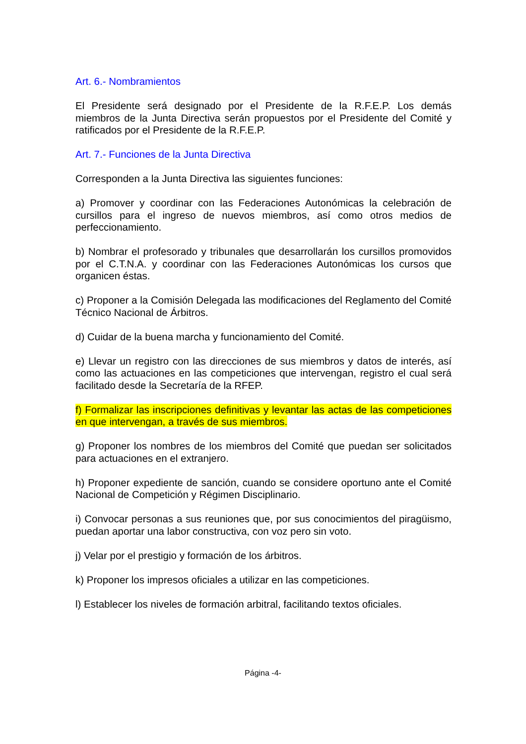Art. 6.- Nombramientos
El Presidente será designado por el Presidente de la R.F.E.P. Los demás miembros de la Junta Directiva serán propuestos por el Presidente del Comité y ratificados por el Presidente de la R.F.E.P.
Art. 7.- Funciones de la Junta Directiva
Corresponden a la Junta Directiva las siguientes funciones:
a) Promover y coordinar con las Federaciones Autonómicas la celebración de cursillos para el ingreso de nuevos miembros, así como otros medios de perfeccionamiento.
b) Nombrar el profesorado y tribunales que desarrollarán los cursillos promovidos por el C.T.N.A. y coordinar con las Federaciones Autonómicas los cursos que organicen éstas.
c) Proponer a la Comisión Delegada las modificaciones del Reglamento del Comité Técnico Nacional de Árbitros.
d) Cuidar de la buena marcha y funcionamiento del Comité.
e) Llevar un registro con las direcciones de sus miembros y datos de interés, así como las actuaciones en las competiciones que intervengan, registro el cual será facilitado desde la Secretaría de la RFEP.
f) Formalizar las inscripciones definitivas y levantar las actas de las competiciones en que intervengan, a través de sus miembros.
g) Proponer los nombres de los miembros del Comité que puedan ser solicitados para actuaciones en el extranjero.
h) Proponer expediente de sanción, cuando se considere oportuno ante el Comité Nacional de Competición y Régimen Disciplinario.
i) Convocar personas a sus reuniones que, por sus conocimientos del piragüismo, puedan aportar una labor constructiva, con voz pero sin voto.
j) Velar por el prestigio y formación de los árbitros.
k) Proponer los impresos oficiales a utilizar en las competiciones.
l) Establecer los niveles de formación arbitral, facilitando textos oficiales.
Página -4-